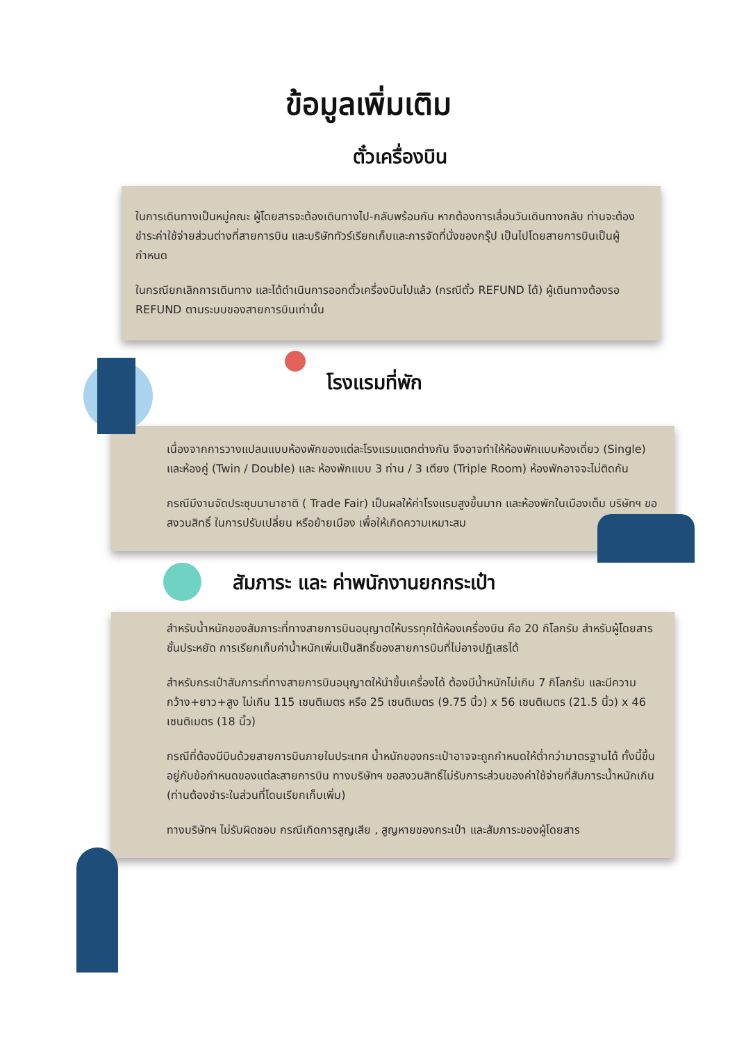ข้อมูลเพิ่มเติม
ตั๋วเครื่องบิน
ในการเดินทางเป็นหมู่คณะ ผู้โดยสารจะต้องเดินทางไป-กลับพร้อมกัน หากต้องการเลื่อนวันเดินทางกลับ ท่านจะต้องชำระค่าใช้จ่ายส่วนต่างที่สายการบิน และบริษัททัวร์เรียกเก็บและการจัดที่นั่งของกรุ๊ป เป็นไปโดยสายการบินเป็นผู้กำหนด
ในกรณียกเลิกการเดินทาง และได้ดำเนินการออกตั๋วเครื่องบินไปแล้ว (กรณีตั๋ว REFUND ได้) ผู้เดินทางต้องรอ REFUND ตามระบบของสายการบินเท่านั้น
โรงแรมที่พัก
เนื่องจากการวางแปลนแบบห้องพักของแต่ละโรงแรมแตกต่างกัน จึงอาจทำให้ห้องพักแบบห้องเดี่ยว (Single) และห้องคู่ (Twin / Double) และ ห้องพักแบบ 3 ท่าน / 3 เตียง (Triple Room) ห้องพักอาจจะไม่ติดกัน
กรณีมีงานจัดประชุมนานาชาติ ( Trade Fair) เป็นผลให้ค่าโรงแรมสูงขึ้นมาก และห้องพักในเมืองเต็ม บริษัทฯ ขอสงวนสิทธิ์ ในการปรับเปลี่ยน หรือย้ายเมือง เพื่อให้เกิดความเหมาะสม
สัมภาระ และ ค่าพนักงานยกกระเป๋า
สำหรับน้ำหนักของสัมภาระที่ทางสายการบินอนุญาตให้บรรทุกใต้ห้องเครื่องบิน คือ 20 กิโลกรัม สำหรับผู้โดยสารชั้นประหยัด การเรียกเก็บค่าน้ำหนักเพิ่มเป็นสิทธิ์ของสายการบินที่ไม่อาจปฏิเสธได้
สำหรับกระเป๋าสัมภาระที่ทางสายการบินอนุญาตให้นำขึ้นเครื่องได้ ต้องมีน้ำหนักไม่เกิน 7 กิโลกรัม และมีความกว้าง+ยาว+สูง ไม่เกิน 115 เซนติเมตร หรือ 25 เซนติเมตร (9.75 นิ้ว) x 56 เซนติเมตร (21.5 นิ้ว) x 46 เซนติเมตร (18 นิ้ว)
กรณีที่ต้องมีบินด้วยสายการบินภายในประเทศ น้ำหนักของกระเป๋าอาจจะถูกกำหนดให้ต่ำกว่ามาตรฐานได้ ทั้งนี้ขึ้นอยู่กับข้อกำหนดของแต่ละสายการบิน ทางบริษัทฯ ขอสงวนสิทธิ์ไม่รับภาระส่วนของค่าใช้จ่ายที่สัมภาระน้ำหนักเกิน (ท่านต้องชำระในส่วนที่โดนเรียกเก็บเพิ่ม)
ทางบริษัทฯ ไม่รับผิดชอบ กรณีเกิดการสูญเสีย , สูญหายของกระเป๋า และสัมภาระของผู้โดยสาร